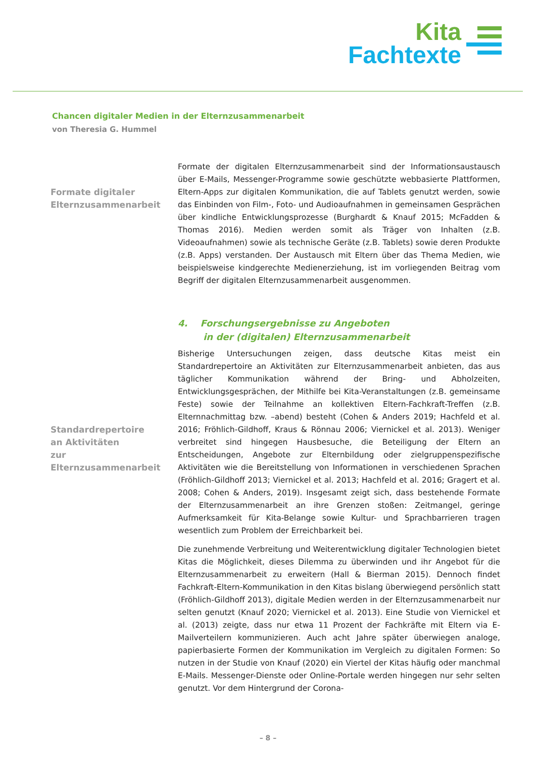Kita
Fachtexte
Chancen digitaler Medien in der Elternzusammenarbeit
von Theresia G. Hummel
Formate digitaler
Elternzusammenarbeit
Formate der digitalen Elternzusammenarbeit sind der Informationsaustausch über E-Mails, Messenger-Programme sowie geschützte webbasierte Plattformen, Eltern-Apps zur digitalen Kommunikation, die auf Tablets genutzt werden, sowie das Einbinden von Film-, Foto- und Audioaufnahmen in gemeinsamen Gesprächen über kindliche Entwicklungsprozesse (Burghardt & Knauf 2015; McFadden & Thomas 2016). Medien werden somit als Träger von Inhalten (z.B. Videoaufnahmen) sowie als technische Geräte (z.B. Tablets) sowie deren Produkte (z.B. Apps) verstanden. Der Austausch mit Eltern über das Thema Medien, wie beispielsweise kindgerechte Medienerziehung, ist im vorliegenden Beitrag vom Begriff der digitalen Elternzusammenarbeit ausgenommen.
4. Forschungsergebnisse zu Angeboten
in der (digitalen) Elternzusammenarbeit
Standardrepertoire
an Aktivitäten
zur Elternzusammenarbeit
Bisherige Untersuchungen zeigen, dass deutsche Kitas meist ein Standardrepertoire an Aktivitäten zur Elternzusammenarbeit anbieten, das aus täglicher Kommunikation während der Bring- und Abholzeiten, Entwicklungsgesprächen, der Mithilfe bei Kita-Veranstaltungen (z.B. gemeinsame Feste) sowie der Teilnahme an kollektiven Eltern-Fachkraft-Treffen (z.B. Elternnachmittag bzw. –abend) besteht (Cohen & Anders 2019; Hachfeld et al. 2016; Fröhlich-Gildhoff, Kraus & Rönnau 2006; Viernickel et al. 2013). Weniger verbreitet sind hingegen Hausbesuche, die Beteiligung der Eltern an Entscheidungen, Angebote zur Elternbildung oder zielgruppenspezifische Aktivitäten wie die Bereitstellung von Informationen in verschiedenen Sprachen (Fröhlich-Gildhoff 2013; Viernickel et al. 2013; Hachfeld et al. 2016; Gragert et al. 2008; Cohen & Anders, 2019). Insgesamt zeigt sich, dass bestehende Formate der Elternzusammenarbeit an ihre Grenzen stoßen: Zeitmangel, geringe Aufmerksamkeit für Kita-Belange sowie Kultur- und Sprachbarrieren tragen wesentlich zum Problem der Erreichbarkeit bei.
Die zunehmende Verbreitung und Weiterentwicklung digitaler Technologien bietet Kitas die Möglichkeit, dieses Dilemma zu überwinden und ihr Angebot für die Elternzusammenarbeit zu erweitern (Hall & Bierman 2015). Dennoch findet Fachkraft-Eltern-Kommunikation in den Kitas bislang überwiegend persönlich statt (Fröhlich-Gildhoff 2013), digitale Medien werden in der Elternzusammenarbeit nur selten genutzt (Knauf 2020; Viernickel et al. 2013). Eine Studie von Viernickel et al. (2013) zeigte, dass nur etwa 11 Prozent der Fachkräfte mit Eltern via E-Mailverteilern kommunizieren. Auch acht Jahre später überwiegen analoge, papierbasierte Formen der Kommunikation im Vergleich zu digitalen Formen: So nutzen in der Studie von Knauf (2020) ein Viertel der Kitas häufig oder manchmal E-Mails. Messenger-Dienste oder Online-Portale werden hingegen nur sehr selten genutzt. Vor dem Hintergrund der Corona-
– 8 –